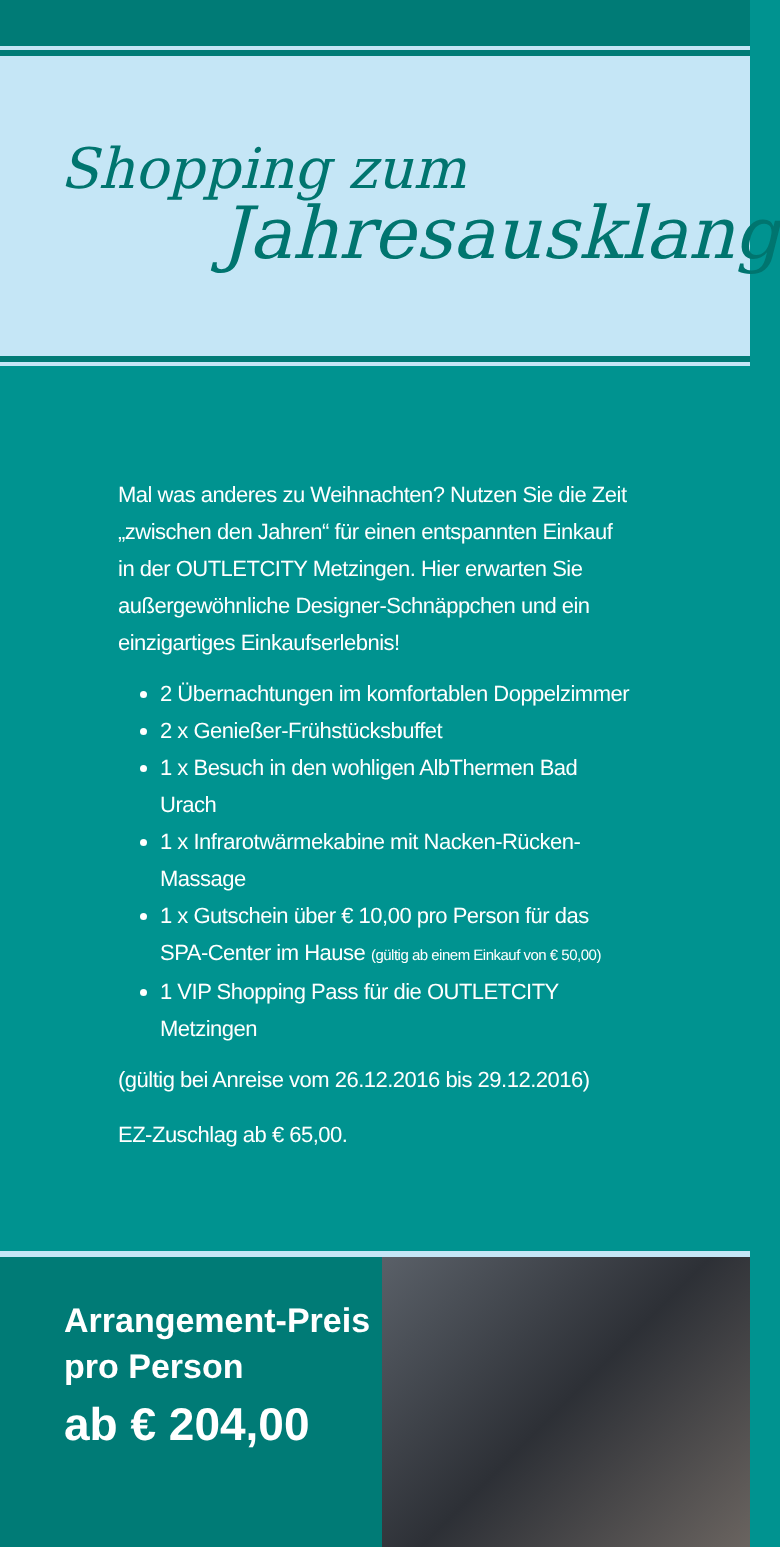Shopping zum
Jahresausklang
Mal was anderes zu Weihnachten? Nutzen Sie die Zeit „zwischen den Jahren“ für einen entspannten Einkauf in der OUTLETCITY Metzingen. Hier erwarten Sie außergewöhnliche Designer-Schnäppchen und ein einzigartiges Einkaufserlebnis!
2 Übernachtungen im komfortablen Doppelzimmer
2 x Genießer-Frühstücksbuffet
1 x Besuch in den wohligen AlbThermen Bad Urach
1 x Infrarotwärmekabine mit Nacken-Rücken-Massage
1 x Gutschein über € 10,00 pro Person für das SPA-Center im Hause (gültig ab einem Einkauf von € 50,00)
1 VIP Shopping Pass für die OUTLETCITY Metzingen
(gültig bei Anreise vom 26.12.2016 bis 29.12.2016)
EZ-Zuschlag ab € 65,00.
Arrangement-Preis
pro Person
ab € 204,00